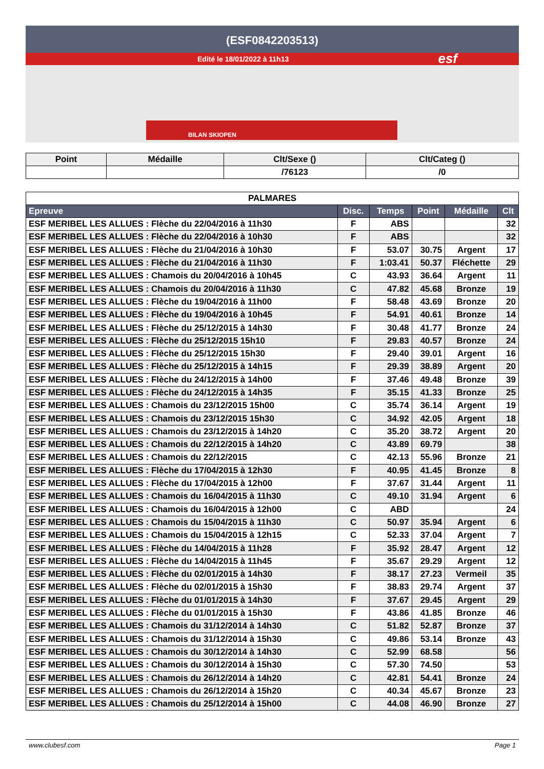(ESF0842203513)
Edité le 18/01/2022 à 11h13
esf
BILAN SKIOPEN
| Point | Médaille | Clt/Sexe () | Clt/Categ () |
| --- | --- | --- | --- |
| | | /76123 | /0 |
| PALMARES | | | | | |
| Epreuve | Disc. | Temps | Point | Médaille | Clt |
| ESF MERIBEL LES ALLUES : Flèche du 22/04/2016 à 11h30 | F | ABS | | | 32 |
| ESF MERIBEL LES ALLUES : Flèche du 22/04/2016 à 10h30 | F | ABS | | | 32 |
| ESF MERIBEL LES ALLUES : Flèche du 21/04/2016 à 10h30 | F | 53.07 | 30.75 | Argent | 17 |
| ESF MERIBEL LES ALLUES : Flèche du 21/04/2016 à 11h30 | F | 1:03.41 | 50.37 | Fléchette | 29 |
| ESF MERIBEL LES ALLUES : Chamois du 20/04/2016 à 10h45 | C | 43.93 | 36.64 | Argent | 11 |
| ESF MERIBEL LES ALLUES : Chamois du 20/04/2016 à 11h30 | C | 47.82 | 45.68 | Bronze | 19 |
| ESF MERIBEL LES ALLUES : Flèche du 19/04/2016 à 11h00 | F | 58.48 | 43.69 | Bronze | 20 |
| ESF MERIBEL LES ALLUES : Flèche du 19/04/2016 à 10h45 | F | 54.91 | 40.61 | Bronze | 14 |
| ESF MERIBEL LES ALLUES : Flèche du 25/12/2015 à 14h30 | F | 30.48 | 41.77 | Bronze | 24 |
| ESF MERIBEL LES ALLUES : Flèche du 25/12/2015 15h10 | F | 29.83 | 40.57 | Bronze | 24 |
| ESF MERIBEL LES ALLUES : Flèche du 25/12/2015 15h30 | F | 29.40 | 39.01 | Argent | 16 |
| ESF MERIBEL LES ALLUES : Flèche du 25/12/2015 à 14h15 | F | 29.39 | 38.89 | Argent | 20 |
| ESF MERIBEL LES ALLUES : Flèche du 24/12/2015 à 14h00 | F | 37.46 | 49.48 | Bronze | 39 |
| ESF MERIBEL LES ALLUES : Flèche du 24/12/2015 à 14h35 | F | 35.15 | 41.33 | Bronze | 25 |
| ESF MERIBEL LES ALLUES : Chamois du 23/12/2015 15h00 | C | 35.74 | 36.14 | Argent | 19 |
| ESF MERIBEL LES ALLUES : Chamois du 23/12/2015 15h30 | C | 34.92 | 42.05 | Argent | 18 |
| ESF MERIBEL LES ALLUES : Chamois du 23/12/2015 à 14h20 | C | 35.20 | 38.72 | Argent | 20 |
| ESF MERIBEL LES ALLUES : Chamois du 22/12/2015 à 14h20 | C | 43.89 | 69.79 | | 38 |
| ESF MERIBEL LES ALLUES : Chamois du 22/12/2015 | C | 42.13 | 55.96 | Bronze | 21 |
| ESF MERIBEL LES ALLUES : Flèche du 17/04/2015 à 12h30 | F | 40.95 | 41.45 | Bronze | 8 |
| ESF MERIBEL LES ALLUES : Flèche du 17/04/2015 à 12h00 | F | 37.67 | 31.44 | Argent | 11 |
| ESF MERIBEL LES ALLUES : Chamois du 16/04/2015 à 11h30 | C | 49.10 | 31.94 | Argent | 6 |
| ESF MERIBEL LES ALLUES : Chamois du 16/04/2015 à 12h00 | C | ABD | | | 24 |
| ESF MERIBEL LES ALLUES : Chamois du 15/04/2015 à 11h30 | C | 50.97 | 35.94 | Argent | 6 |
| ESF MERIBEL LES ALLUES : Chamois du 15/04/2015 à 12h15 | C | 52.33 | 37.04 | Argent | 7 |
| ESF MERIBEL LES ALLUES : Flèche du 14/04/2015 à 11h28 | F | 35.92 | 28.47 | Argent | 12 |
| ESF MERIBEL LES ALLUES : Flèche du 14/04/2015 à 11h45 | F | 35.67 | 29.29 | Argent | 12 |
| ESF MERIBEL LES ALLUES : Flèche du 02/01/2015 à 14h30 | F | 38.17 | 27.23 | Vermeil | 35 |
| ESF MERIBEL LES ALLUES : Flèche du 02/01/2015 à 15h30 | F | 38.83 | 29.74 | Argent | 37 |
| ESF MERIBEL LES ALLUES : Flèche du 01/01/2015 à 14h30 | F | 37.67 | 29.45 | Argent | 29 |
| ESF MERIBEL LES ALLUES : Flèche du 01/01/2015 à 15h30 | F | 43.86 | 41.85 | Bronze | 46 |
| ESF MERIBEL LES ALLUES : Chamois du 31/12/2014 à 14h30 | C | 51.82 | 52.87 | Bronze | 37 |
| ESF MERIBEL LES ALLUES : Chamois du 31/12/2014 à 15h30 | C | 49.86 | 53.14 | Bronze | 43 |
| ESF MERIBEL LES ALLUES : Chamois du 30/12/2014 à 14h30 | C | 52.99 | 68.58 | | 56 |
| ESF MERIBEL LES ALLUES : Chamois du 30/12/2014 à 15h30 | C | 57.30 | 74.50 | | 53 |
| ESF MERIBEL LES ALLUES : Chamois du 26/12/2014 à 14h20 | C | 42.81 | 54.41 | Bronze | 24 |
| ESF MERIBEL LES ALLUES : Chamois du 26/12/2014 à 15h20 | C | 40.34 | 45.67 | Bronze | 23 |
| ESF MERIBEL LES ALLUES : Chamois du 25/12/2014 à 15h00 | C | 44.08 | 46.90 | Bronze | 27 |
www.clubesf.com Page 1